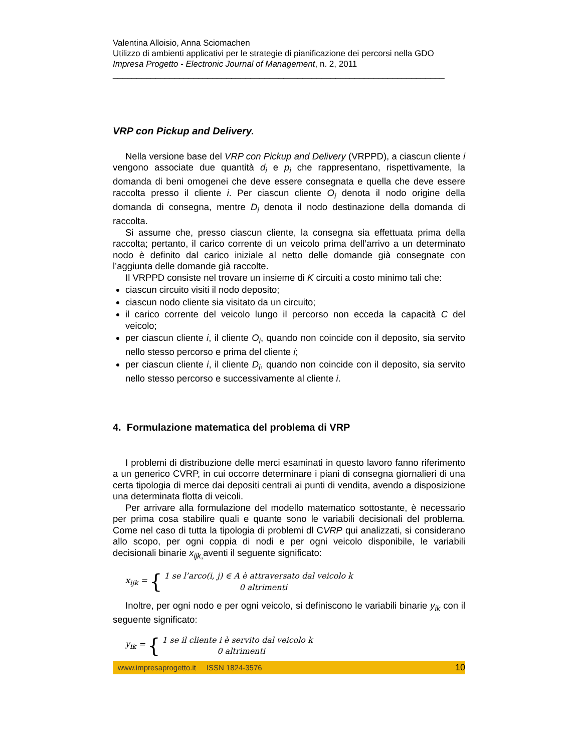Valentina Alloisio, Anna Sciomachen
Utilizzo di ambienti applicativi per le strategie di pianificazione dei percorsi nella GDO
Impresa Progetto - Electronic Journal of Management, n. 2, 2011
______________________________________________________________________
VRP con Pickup and Delivery.
Nella versione base del VRP con Pickup and Delivery (VRPPD), a ciascun cliente i vengono associate due quantità d<sub>i</sub> e p<sub>i</sub> che rappresentano, rispettivamente, la domanda di beni omogenei che deve essere consegnata e quella che deve essere raccolta presso il cliente i. Per ciascun cliente O<sub>i</sub> denota il nodo origine della domanda di consegna, mentre D<sub>i</sub> denota il nodo destinazione della domanda di raccolta.
Si assume che, presso ciascun cliente, la consegna sia effettuata prima della raccolta; pertanto, il carico corrente di un veicolo prima dell’arrivo a un determinato nodo è definito dal carico iniziale al netto delle domande già consegnate con l’aggiunta delle domande già raccolte.
Il VRPPD consiste nel trovare un insieme di K circuiti a costo minimo tali che:
ciascun circuito visiti il nodo deposito;
ciascun nodo cliente sia visitato da un circuito;
il carico corrente del veicolo lungo il percorso non ecceda la capacità C del veicolo;
per ciascun cliente i, il cliente O<sub>i</sub>, quando non coincide con il deposito, sia servito nello stesso percorso e prima del cliente i;
per ciascun cliente i, il cliente D<sub>i</sub>, quando non coincide con il deposito, sia servito nello stesso percorso e successivamente al cliente i.
4. Formulazione matematica del problema di VRP
I problemi di distribuzione delle merci esaminati in questo lavoro fanno riferimento a un generico CVRP, in cui occorre determinare i piani di consegna giornalieri di una certa tipologia di merce dai depositi centrali ai punti di vendita, avendo a disposizione una determinata flotta di veicoli.
Per arrivare alla formulazione del modello matematico sottostante, è necessario per prima cosa stabilire quali e quante sono le variabili decisionali del problema. Come nel caso di tutta la tipologia di problemi dl CVRP qui analizzati, si considerano allo scopo, per ogni coppia di nodi e per ogni veicolo disponibile, le variabili decisionali binarie x<sub>ijk</sub><sub>,</sub>aventi il seguente significato:
x<sub>ijk</sub> = { 1 se l’arco(i, j) ∈ A è attraversato dal veicolo k
0 altrimenti
Inoltre, per ogni nodo e per ogni veicolo, si definiscono le variabili binarie y<sub>ik</sub> con il seguente significato:
y<sub>ik</sub> = { 1 se il cliente i è servito dal veicolo k
0 altrimenti
www.impresaprogetto.it ISSN 1824-3576 10